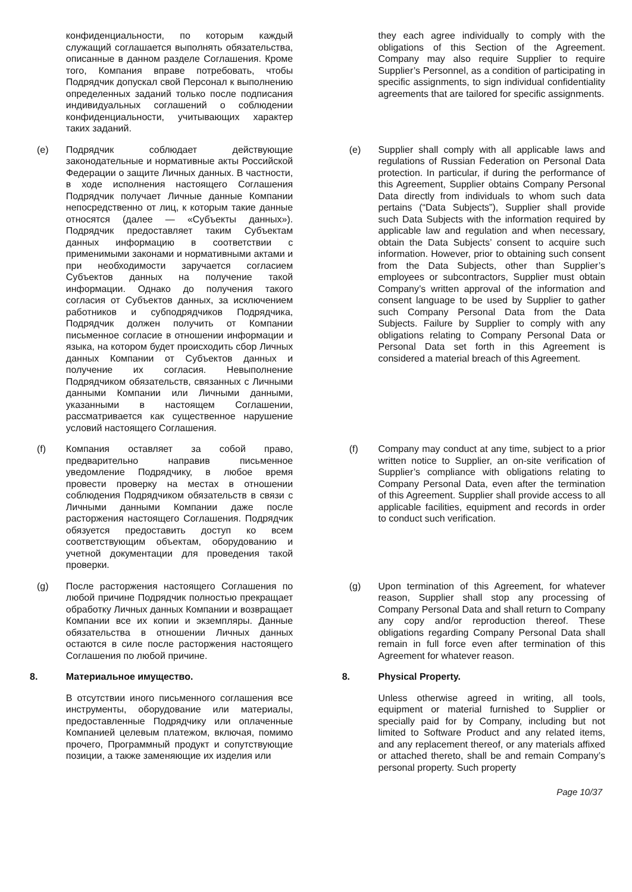| | конфиденциальности, по которым каждый служащий соглашается выполнять обязательства, описанные в данном разделе Соглашения. Кроме того, Компания вправе потребовать, чтобы Подрядчик допускал свой Персонал к выполнению определенных заданий только после подписания индивидуальных соглашений о соблюдении конфиденциальности, учитывающих характер таких заданий. | | | they each agree individually to comply with the obligations of this Section of the Agreement. Company may also require Supplier to require Supplier’s Personnel, as a condition of participating in specific assignments, to sign individual confidentiality agreements that are tailored for specific assignments. |
| (e) | Подрядчик соблюдает действующие законодательные и нормативные акты Российской Федерации о защите Личных данных. В частности, в ходе исполнения настоящего Соглашения Подрядчик получает Личные данные Компании непосредственно от лиц, к которым такие данные относятся (далее — «Субъекты данных»). Подрядчик предоставляет таким Субъектам данных информацию в соответствии с применимыми законами и нормативными актами и при необходимости заручается согласием Субъектов данных на получение такой информации. Однако до получения такого согласия от Субъектов данных, за исключением работников и субподрядчиков Подрядчика, Подрядчик должен получить от Компании письменное согласие в отношении информации и языка, на котором будет происходить сбор Личных данных Компании от Субъектов данных и получение их согласия. Невыполнение Подрядчиком обязательств, связанных с Личными данными Компании или Личными данными, указанными в настоящем Соглашении, рассматривается как существенное нарушение условий настоящего Соглашения. | | (e) | Supplier shall comply with all applicable laws and regulations of Russian Federation on Personal Data protection. In particular, if during the performance of this Agreement, Supplier obtains Company Personal Data directly from individuals to whom such data pertains (“Data Subjects”), Supplier shall provide such Data Subjects with the information required by applicable law and regulation and when necessary, obtain the Data Subjects’ consent to acquire such information. However, prior to obtaining such consent from the Data Subjects, other than Supplier’s employees or subcontractors, Supplier must obtain Company’s written approval of the information and consent language to be used by Supplier to gather such Company Personal Data from the Data Subjects. Failure by Supplier to comply with any obligations relating to Company Personal Data or Personal Data set forth in this Agreement is considered a material breach of this Agreement. |
| (f) | Компания оставляет за собой право, предварительно направив письменное уведомление Подрядчику, в любое время провести проверку на местах в отношении соблюдения Подрядчиком обязательств в связи с Личными данными Компании даже после расторжения настоящего Соглашения. Подрядчик обязуется предоставить доступ ко всем соответствующим объектам, оборудованию и учетной документации для проведения такой проверки. | | (f) | Company may conduct at any time, subject to a prior written notice to Supplier, an on-site verification of Supplier’s compliance with obligations relating to Company Personal Data, even after the termination of this Agreement. Supplier shall provide access to all applicable facilities, equipment and records in order to conduct such verification. |
| (g) | После расторжения настоящего Соглашения по любой причине Подрядчик полностью прекращает обработку Личных данных Компании и возвращает Компании все их копии и экземпляры. Данные обязательства в отношении Личных данных остаются в силе после расторжения настоящего Соглашения по любой причине. | | (g) | Upon termination of this Agreement, for whatever reason, Supplier shall stop any processing of Company Personal Data and shall return to Company any copy and/or reproduction thereof. These obligations regarding Company Personal Data shall remain in full force even after termination of this Agreement for whatever reason. |
| 8. | Материальное имущество. | | 8. | Physical Property. |
| | В отсутствии иного письменного соглашения все инструменты, оборудование или материалы, предоставленные Подрядчику или оплаченные Компанией целевым платежом, включая, помимо прочего, Программный продукт и сопутствующие позиции, а также заменяющие их изделия или | | | Unless otherwise agreed in writing, all tools, equipment or material furnished to Supplier or specially paid for by Company, including but not limited to Software Product and any related items, and any replacement thereof, or any materials affixed or attached thereto, shall be and remain Company’s personal property. Such property |
Page 10/37